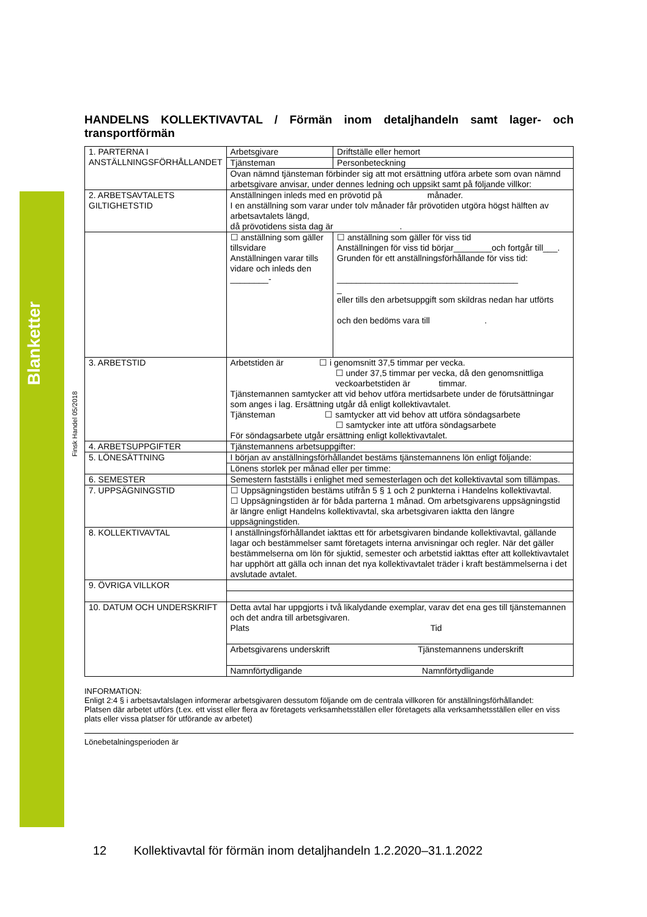Blanketter
Finsk Handel 05/2018
HANDELNS KOLLEKTIVAVTAL / Förmän inom detaljhandeln samt lager- och transportförmän
| 1. PARTERNA I ANSTÄLLNINGSFÖRHÅLLANDET | Arbetsgivare | | Driftställe eller hemort |
| | Tjänsteman | | Personbeteckning |
| | Ovan nämnd tjänsteman förbinder sig att mot ersättning utföra arbete som ovan nämnd arbetsgivare anvisar, under dennes ledning och uppsikt samt på följande villkor: | | |
| 2. ARBETSAVTALETS GILTIGHETSTID | Anställningen inleds med en prövotid på månader. I en anställning som varar under tolv månader får prövotiden utgöra högst hälften av arbetsavtalets längd, då prövotidens sista dag är . | | |
| | ☐ anställning som gäller tillsvidare Anställningen varar tills vidare och inleds den ________- | ☐ anställning som gäller för viss tid Anställningen för viss tid börjar________och fortgår till___. Grunden för ett anställningsförhållande för viss tid: ______________________________________ _ eller tills den arbetsuppgift som skildras nedan har utförts och den bedöms vara till . | |
| 3. ARBETSTID | Arbetstiden är ☐ i genomsnitt 37,5 timmar per vecka. ☐ under 37,5 timmar per vecka, då den genomsnittliga veckoarbetstiden är timmar. Tjänstemannen samtycker att vid behov utföra mertidsarbete under de förutsättningar som anges i lag. Ersättning utgår då enligt kollektivavtalet. Tjänsteman ☐ samtycker att vid behov att utföra söndagsarbete ☐ samtycker inte att utföra söndagsarbete För söndagsarbete utgår ersättning enligt kollektivavtalet. | | |
| 4. ARBETSUPPGIFTER | Tjänstemannens arbetsuppgifter: | | |
| 5. LÖNESÄTTNING | I början av anställningsförhållandet bestäms tjänstemannens lön enligt följande: | | |
| | Lönens storlek per månad eller per timme: | | |
| 6. SEMESTER | Semestern fastställs i enlighet med semesterlagen och det kollektivavtal som tillämpas. | | |
| 7. UPPSÄGNINGSTID | ☐ Uppsägningstiden bestäms utifrån 5 § 1 och 2 punkterna i Handelns kollektivavtal. ☐ Uppsägningstiden är för båda parterna 1 månad. Om arbetsgivarens uppsägningstid är längre enligt Handelns kollektivavtal, ska arbetsgivaren iaktta den längre uppsägningstiden. | | |
| 8. KOLLEKTIVAVTAL | I anställningsförhållandet iakttas ett för arbetsgivaren bindande kollektivavtal, gällande lagar och bestämmelser samt företagets interna anvisningar och regler. När det gäller bestämmelserna om lön för sjuktid, semester och arbetstid iakttas efter att kollektivavtalet har upphört att gälla och innan det nya kollektivavtalet träder i kraft bestämmelserna i det avslutade avtalet. | | |
| 9. ÖVRIGA VILLKOR | | | |
| 10. DATUM OCH UNDERSKRIFT | Detta avtal har uppgjorts i två likalydande exemplar, varav det ena ges till tjänstemannen och det andra till arbetsgivaren. Plats Tid | | |
| | Arbetsgivarens underskrift Tjänstemannens underskrift | | |
| | Namnförtydligande Namnförtydligande | | |
INFORMATION:
Enligt 2:4 § i arbetsavtalslagen informerar arbetsgivaren dessutom följande om de centrala villkoren för anställningsförhållandet:
Platsen där arbetet utförs (t.ex. ett visst eller flera av företagets verksamhetsställen eller företagets alla verksamhetsställen eller en viss plats eller vissa platser för utförande av arbetet)
Lönebetalningsperioden är
12 Kollektivavtal för förmän inom detaljhandeln 1.2.2020–31.1.2022